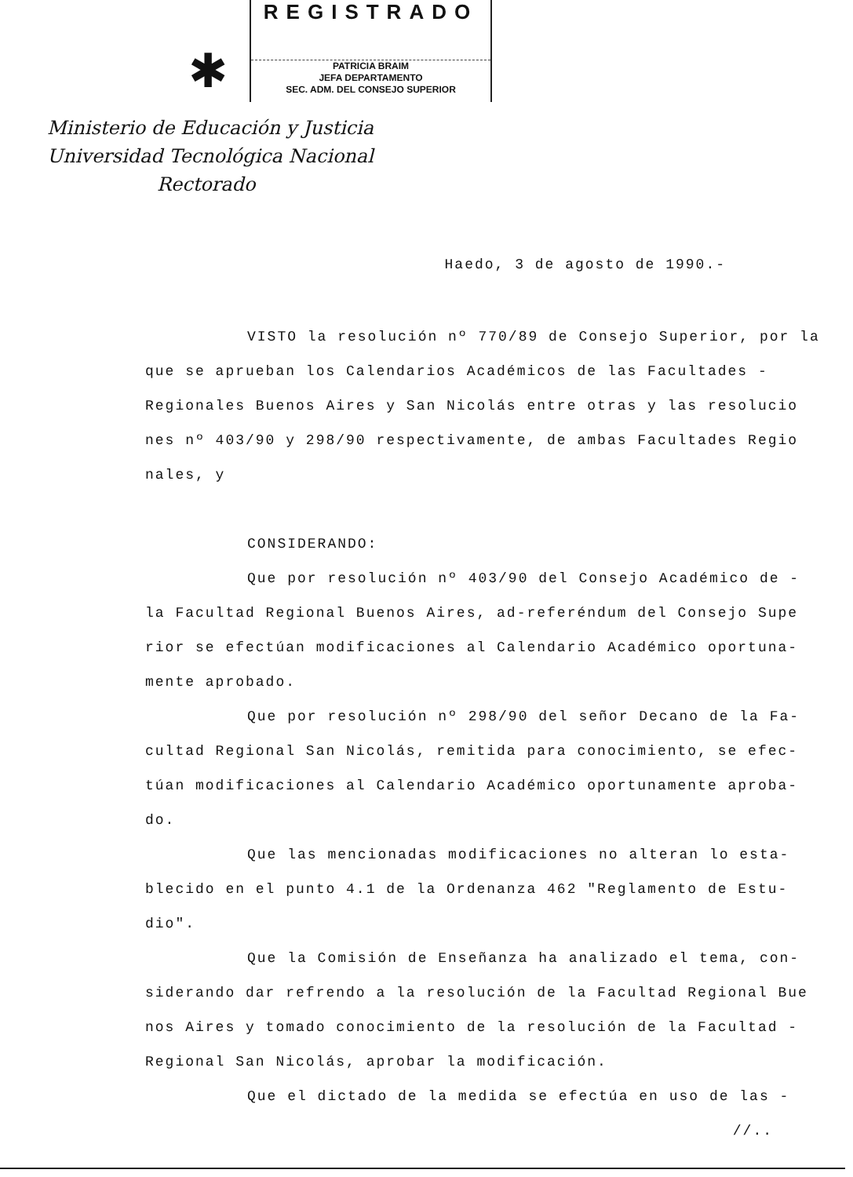✱
REGISTRADO
PATRICIA BRAIM
JEFA DEPARTAMENTO
SEC. ADM. DEL CONSEJO SUPERIOR
Ministerio de Educación y Justicia
Universidad Tecnológica Nacional
Rectorado
Haedo, 3 de agosto de 1990.-
VISTO la resolución nº 770/89 de Consejo Superior, por la que se aprueban los Calendarios Académicos de las Facultades - Regionales Buenos Aires y San Nicolás entre otras y las resolucio nes nº 403/90 y 298/90 respectivamente, de ambas Facultades Regio nales, y
CONSIDERANDO:
Que por resolución nº 403/90 del Consejo Académico de - la Facultad Regional Buenos Aires, ad-referéndum del Consejo Supe rior se efectúan modificaciones al Calendario Académico oportuna- mente aprobado.
Que por resolución nº 298/90 del señor Decano de la Fa- cultad Regional San Nicolás, remitida para conocimiento, se efec- túan modificaciones al Calendario Académico oportunamente aproba- do.
Que las mencionadas modificaciones no alteran lo esta- blecido en el punto 4.1 de la Ordenanza 462 "Reglamento de Estu- dio".
Que la Comisión de Enseñanza ha analizado el tema, con- siderando dar refrendo a la resolución de la Facultad Regional Bue nos Aires y tomado conocimiento de la resolución de la Facultad - Regional San Nicolás, aprobar la modificación.
Que el dictado de la medida se efectúa en uso de las -
//..